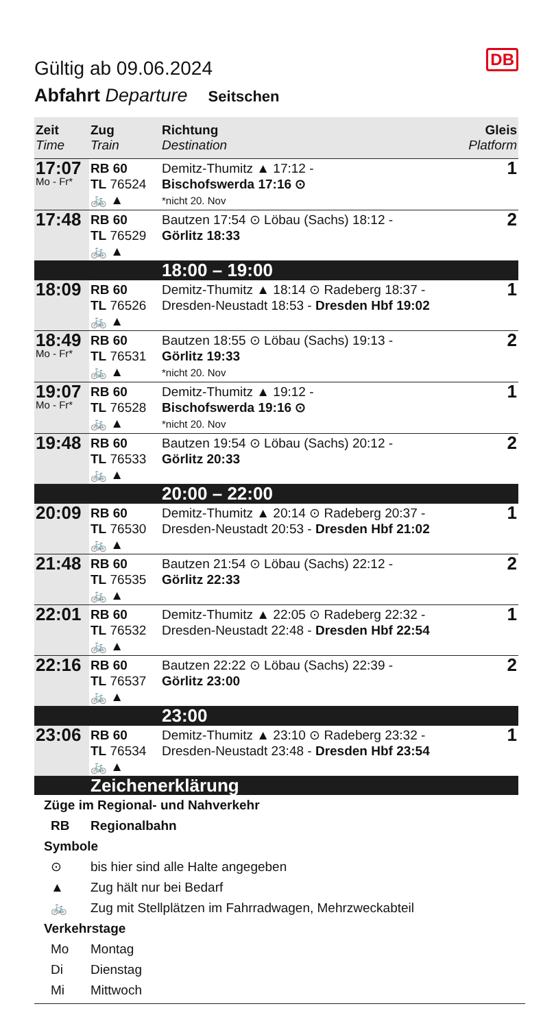DB
Gültig ab 09.06.2024
Abfahrt Departure Seitschen
| Zeit Time | Zug Train | Richtung Destination | Gleis Platform |
| --- | --- | --- | --- |
| 17:07 Mo - Fr* | RB 60 TL 76524 🚲 ▲ | Demitz-Thumitz ▲ 17:12 - Bischofswerda 17:16 ⊙ *nicht 20. Nov | 1 |
| 17:48 | RB 60 TL 76529 🚲 ▲ | Bautzen 17:54 ⊙ Löbau (Sachs) 18:12 - Görlitz 18:33 | 2 |
| | | 18:00 – 19:00 | |
| 18:09 | RB 60 TL 76526 🚲 ▲ | Demitz-Thumitz ▲ 18:14 ⊙ Radeberg 18:37 - Dresden-Neustadt 18:53 - Dresden Hbf 19:02 | 1 |
| 18:49 Mo - Fr* | RB 60 TL 76531 🚲 ▲ | Bautzen 18:55 ⊙ Löbau (Sachs) 19:13 - Görlitz 19:33 *nicht 20. Nov | 2 |
| 19:07 Mo - Fr* | RB 60 TL 76528 🚲 ▲ | Demitz-Thumitz ▲ 19:12 - Bischofswerda 19:16 ⊙ *nicht 20. Nov | 1 |
| 19:48 | RB 60 TL 76533 🚲 ▲ | Bautzen 19:54 ⊙ Löbau (Sachs) 20:12 - Görlitz 20:33 | 2 |
| | | 20:00 – 22:00 | |
| 20:09 | RB 60 TL 76530 🚲 ▲ | Demitz-Thumitz ▲ 20:14 ⊙ Radeberg 20:37 - Dresden-Neustadt 20:53 - Dresden Hbf 21:02 | 1 |
| 21:48 | RB 60 TL 76535 🚲 ▲ | Bautzen 21:54 ⊙ Löbau (Sachs) 22:12 - Görlitz 22:33 | 2 |
| 22:01 | RB 60 TL 76532 🚲 ▲ | Demitz-Thumitz ▲ 22:05 ⊙ Radeberg 22:32 - Dresden-Neustadt 22:48 - Dresden Hbf 22:54 | 1 |
| 22:16 | RB 60 TL 76537 🚲 ▲ | Bautzen 22:22 ⊙ Löbau (Sachs) 22:39 - Görlitz 23:00 | 2 |
| | | 23:00 | |
| 23:06 | RB 60 TL 76534 🚲 ▲ | Demitz-Thumitz ▲ 23:10 ⊙ Radeberg 23:32 - Dresden-Neustadt 23:48 - Dresden Hbf 23:54 | 1 |
| | Zeichenerklärung | | |
Züge im Regional- und Nahverkehr
RB Regionalbahn
Symbole
⊙ bis hier sind alle Halte angegeben
▲ Zug hält nur bei Bedarf
🚲 Zug mit Stellplätzen im Fahrradwagen, Mehrzweckabteil
Verkehrstage
Mo Montag
Di Dienstag
Mi Mittwoch